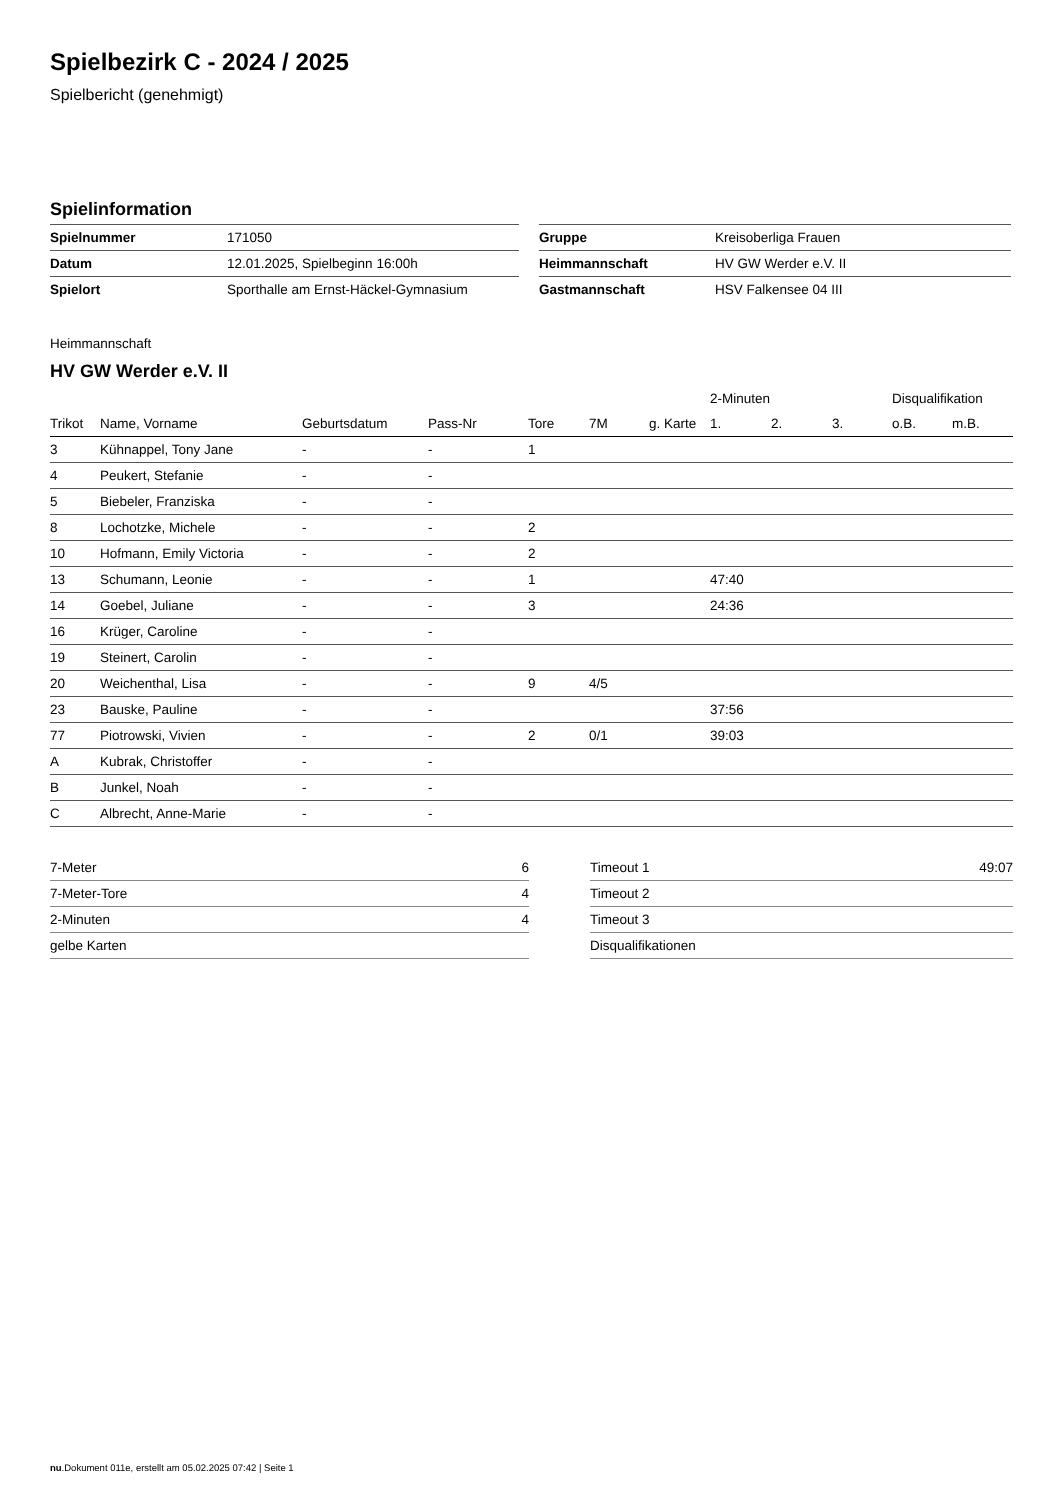Spielbezirk C - 2024 / 2025
Spielbericht (genehmigt)
Spielinformation
| Spielnummer | 171050 | | Gruppe | Kreisoberliga Frauen |
| Datum | 12.01.2025, Spielbeginn 16:00h | | Heimmannschaft | HV GW Werder e.V. II |
| Spielort | Sporthalle am Ernst-Häckel-Gymnasium | | Gastmannschaft | HSV Falkensee 04 III |
Heimmannschaft
HV GW Werder e.V. II
| | | | | | | | 2-Minuten | | | Disqualifikation | |
| --- | --- | --- | --- | --- | --- | --- | --- | --- | --- | --- | --- |
| Trikot | Name, Vorname | Geburtsdatum | Pass-Nr | Tore | 7M | g. Karte | 1. | 2. | 3. | o.B. | m.B. |
| 3 | Kühnappel, Tony Jane | - | - | 1 | | | | | | | |
| 4 | Peukert, Stefanie | - | - | | | | | | | | |
| 5 | Biebeler, Franziska | - | - | | | | | | | | |
| 8 | Lochotzke, Michele | - | - | 2 | | | | | | | |
| 10 | Hofmann, Emily Victoria | - | - | 2 | | | | | | | |
| 13 | Schumann, Leonie | - | - | 1 | | | 47:40 | | | | |
| 14 | Goebel, Juliane | - | - | 3 | | | 24:36 | | | | |
| 16 | Krüger, Caroline | - | - | | | | | | | | |
| 19 | Steinert, Carolin | - | - | | | | | | | | |
| 20 | Weichenthal, Lisa | - | - | 9 | 4/5 | | | | | | |
| 23 | Bauske, Pauline | - | - | | | | 37:56 | | | | |
| 77 | Piotrowski, Vivien | - | - | 2 | 0/1 | | 39:03 | | | | |
| A | Kubrak, Christoffer | - | - | | | | | | | | |
| B | Junkel, Noah | - | - | | | | | | | | |
| C | Albrecht, Anne-Marie | - | - | | | | | | | | |
| 7-Meter | 6 |
| 7-Meter-Tore | 4 |
| 2-Minuten | 4 |
| gelbe Karten | |
| Timeout 1 | 49:07 |
| Timeout 2 | |
| Timeout 3 | |
| Disqualifikationen | |
nu.Dokument 011e, erstellt am 05.02.2025 07:42 | Seite 1